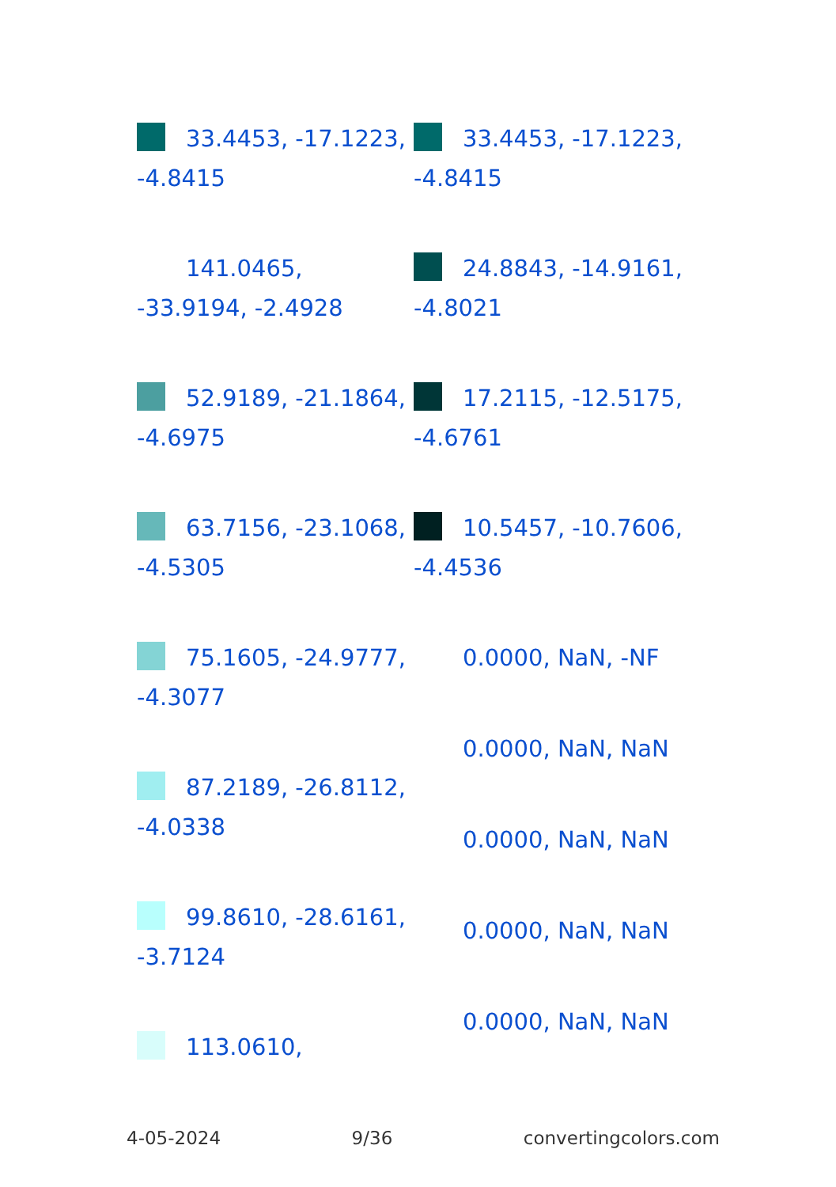33.4453, -17.1223, -4.8415
141.0465, -33.9194, -2.4928
52.9189, -21.1864, -4.6975
63.7156, -23.1068, -4.5305
75.1605, -24.9777, -4.3077
87.2189, -26.8112, -4.0338
99.8610, -28.6161, -3.7124
113.0610,
33.4453, -17.1223, -4.8415
24.8843, -14.9161, -4.8021
17.2115, -12.5175, -4.6761
10.5457, -10.7606, -4.4536
0.0000, NaN, -NF
0.0000, NaN, NaN
0.0000, NaN, NaN
0.0000, NaN, NaN
0.0000, NaN, NaN
4-05-2024 9/36 convertingcolors.com